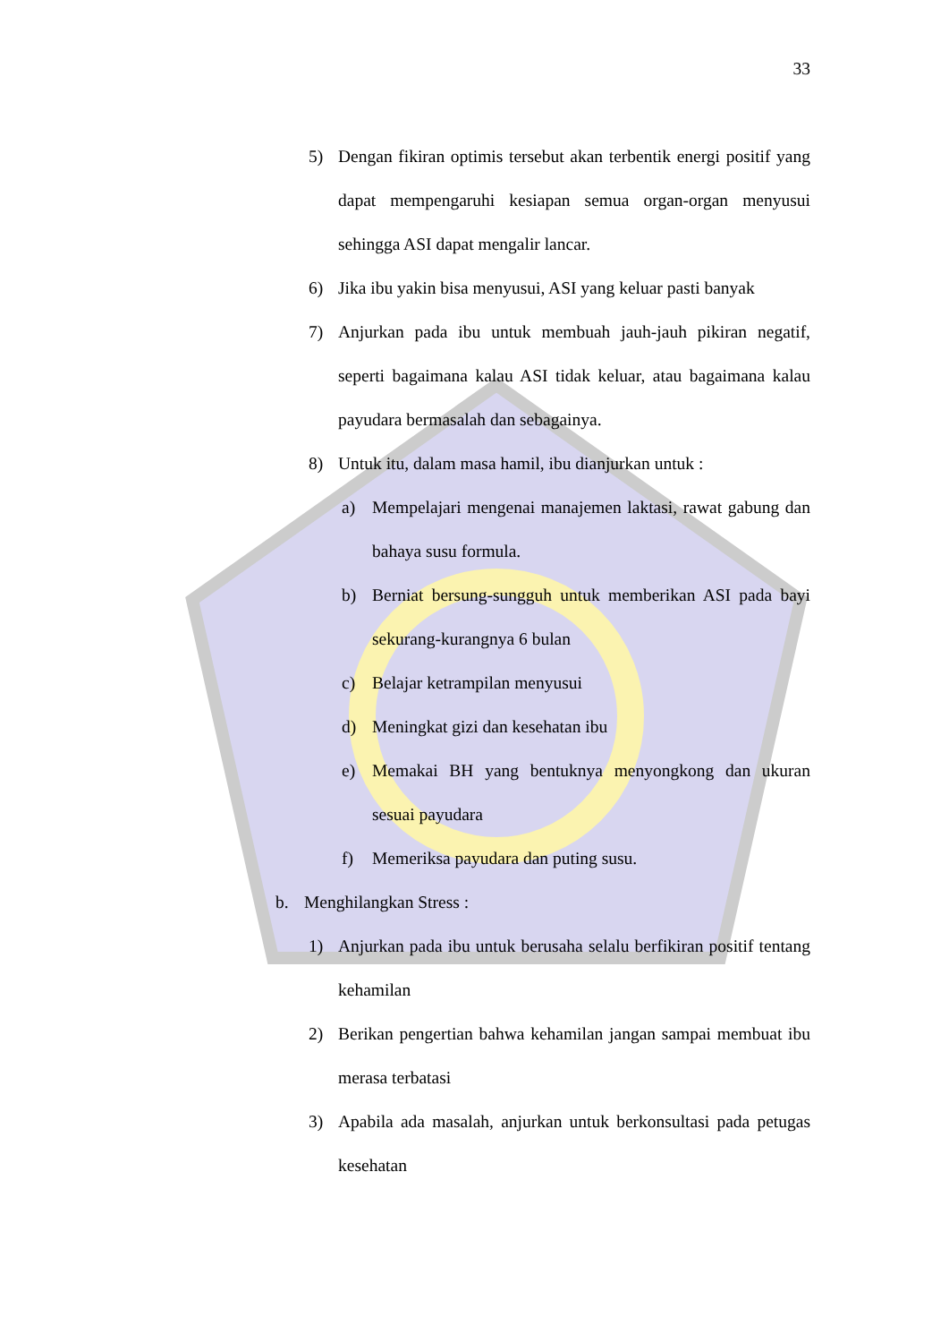33
5) Dengan fikiran optimis tersebut akan terbentik energi positif yang dapat mempengaruhi kesiapan semua organ-organ menyusui sehingga ASI dapat mengalir lancar.
6) Jika ibu yakin bisa menyusui, ASI yang keluar pasti banyak
7) Anjurkan pada ibu untuk membuah jauh-jauh pikiran negatif, seperti bagaimana kalau ASI tidak keluar, atau bagaimana kalau payudara bermasalah dan sebagainya.
8) Untuk itu, dalam masa hamil, ibu dianjurkan untuk :
a) Mempelajari mengenai manajemen laktasi, rawat gabung dan bahaya susu formula.
b) Berniat bersung-sungguh untuk memberikan ASI pada bayi sekurang-kurangnya 6 bulan
c) Belajar ketrampilan menyusui
d) Meningkat gizi dan kesehatan ibu
e) Memakai BH yang bentuknya menyongkong dan ukuran sesuai payudara
f) Memeriksa payudara dan puting susu.
b. Menghilangkan Stress :
1) Anjurkan pada ibu untuk berusaha selalu berfikiran positif tentang kehamilan
2) Berikan pengertian bahwa kehamilan jangan sampai membuat ibu merasa terbatasi
3) Apabila ada masalah, anjurkan untuk berkonsultasi pada petugas kesehatan